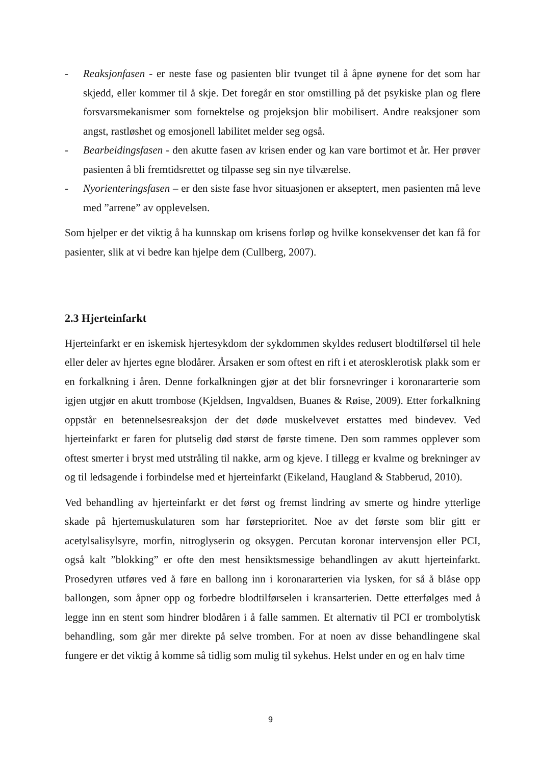- Reaksjonfasen - er neste fase og pasienten blir tvunget til å åpne øynene for det som har skjedd, eller kommer til å skje. Det foregår en stor omstilling på det psykiske plan og flere forsvarsmekanismer som fornektelse og projeksjon blir mobilisert. Andre reaksjoner som angst, rastløshet og emosjonell labilitet melder seg også.
- Bearbeidingsfasen - den akutte fasen av krisen ender og kan vare bortimot et år. Her prøver pasienten å bli fremtidsrettet og tilpasse seg sin nye tilværelse.
- Nyorienteringsfasen – er den siste fase hvor situasjonen er akseptert, men pasienten må leve med ”arrene” av opplevelsen.
Som hjelper er det viktig å ha kunnskap om krisens forløp og hvilke konsekvenser det kan få for pasienter, slik at vi bedre kan hjelpe dem (Cullberg, 2007).
2.3 Hjerteinfarkt
Hjerteinfarkt er en iskemisk hjertesykdom der sykdommen skyldes redusert blodtilførsel til hele eller deler av hjertes egne blodårer. Årsaken er som oftest en rift i et aterosklerotisk plakk som er en forkalkning i åren. Denne forkalkningen gjør at det blir forsnevringer i koronararterie som igjen utgjør en akutt trombose (Kjeldsen, Ingvaldsen, Buanes & Røise, 2009). Etter forkalkning oppstår en betennelsesreaksjon der det døde muskelvevet erstattes med bindevev. Ved hjerteinfarkt er faren for plutselig død størst de første timene. Den som rammes opplever som oftest smerter i bryst med utstråling til nakke, arm og kjeve. I tillegg er kvalme og brekninger av og til ledsagende i forbindelse med et hjerteinfarkt (Eikeland, Haugland & Stabberud, 2010).
Ved behandling av hjerteinfarkt er det først og fremst lindring av smerte og hindre ytterlige skade på hjertemuskulaturen som har førsteprioritet. Noe av det første som blir gitt er acetylsalisylsyre, morfin, nitroglyserin og oksygen. Percutan koronar intervensjon eller PCI, også kalt ”blokking” er ofte den mest hensiktsmessige behandlingen av akutt hjerteinfarkt. Prosedyren utføres ved å føre en ballong inn i koronararterien via lysken, for så å blåse opp ballongen, som åpner opp og forbedre blodtilførselen i kransarterien. Dette etterfølges med å legge inn en stent som hindrer blodåren i å falle sammen. Et alternativ til PCI er trombolytisk behandling, som går mer direkte på selve tromben. For at noen av disse behandlingene skal fungere er det viktig å komme så tidlig som mulig til sykehus. Helst under en og en halv time
9